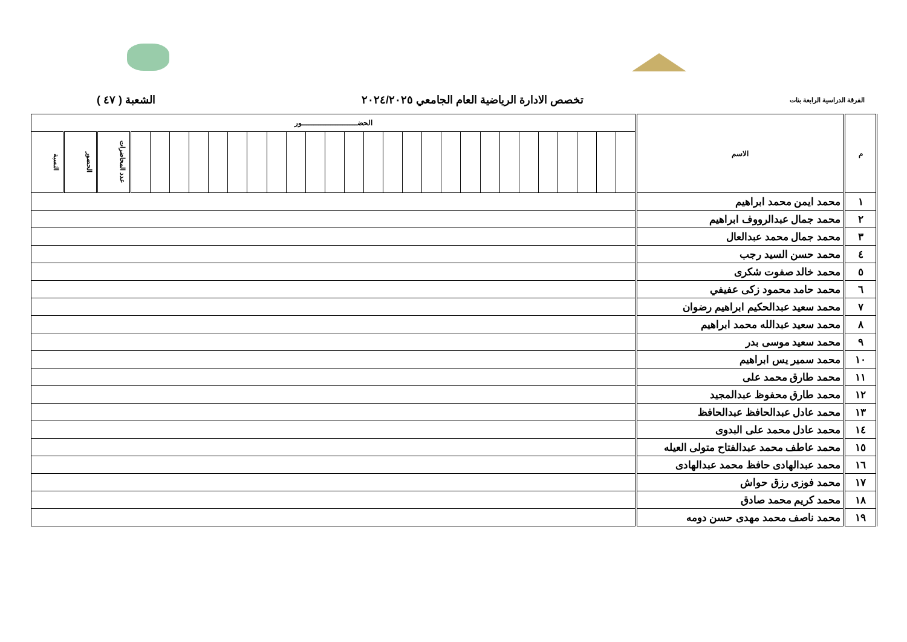الفرقة الدراسية الرابعة بنات تخصص الادارة الرياضية العام الجامعي ٢٠٢٤/٢٠٢٥ الشعبة ( ٤٧ )
| م | الاسم | الحضـــــــــــــــــــــــور | | | | | | | | | | | | | | | | | | | | | | | | | | | | |
| --- | --- | --- | --- | --- | --- | --- | --- | --- | --- | --- | --- | --- | --- | --- | --- | --- | --- | --- | --- | --- | --- | --- | --- | --- | --- | --- | --- | --- | --- | --- |
| | | | | | | | | | | | | | | | | | | | | | | | | | | | | عدد المحاضرات | الحضور | النسبة |
| ١ | محمد ايمن محمد ابراهيم | | | | | | | | | | | | | | | | | | | | | | | | | | | | | |
| ٢ | محمد جمال عبدالرووف ابراهيم | | | | | | | | | | | | | | | | | | | | | | | | | | | | | |
| ٣ | محمد جمال محمد عبدالعال | | | | | | | | | | | | | | | | | | | | | | | | | | | | | |
| ٤ | محمد حسن السيد رجب | | | | | | | | | | | | | | | | | | | | | | | | | | | | | |
| ٥ | محمد خالد صفوت شكرى | | | | | | | | | | | | | | | | | | | | | | | | | | | | | |
| ٦ | محمد حامد محمود زكى عفيفي | | | | | | | | | | | | | | | | | | | | | | | | | | | | | |
| ٧ | محمد سعيد عبدالحكيم ابراهيم رضوان | | | | | | | | | | | | | | | | | | | | | | | | | | | | | |
| ٨ | محمد سعيد عبدالله محمد ابراهيم | | | | | | | | | | | | | | | | | | | | | | | | | | | | | |
| ٩ | محمد سعيد موسى بدر | | | | | | | | | | | | | | | | | | | | | | | | | | | | | |
| ١٠ | محمد سمير يس ابراهيم | | | | | | | | | | | | | | | | | | | | | | | | | | | | | |
| ١١ | محمد طارق محمد على | | | | | | | | | | | | | | | | | | | | | | | | | | | | | |
| ١٢ | محمد طارق محفوظ عبدالمجيد | | | | | | | | | | | | | | | | | | | | | | | | | | | | | |
| ١٣ | محمد عادل عبدالحافظ عبدالحافظ | | | | | | | | | | | | | | | | | | | | | | | | | | | | | |
| ١٤ | محمد عادل محمد على البدوى | | | | | | | | | | | | | | | | | | | | | | | | | | | | | |
| ١٥ | محمد عاطف محمد عبدالفتاح متولى العيله | | | | | | | | | | | | | | | | | | | | | | | | | | | | | |
| ١٦ | محمد عبدالهادى حافظ محمد عبدالهادى | | | | | | | | | | | | | | | | | | | | | | | | | | | | | |
| ١٧ | محمد فوزى رزق حواش | | | | | | | | | | | | | | | | | | | | | | | | | | | | | |
| ١٨ | محمد كريم محمد صادق | | | | | | | | | | | | | | | | | | | | | | | | | | | | | |
| ١٩ | محمد ناصف محمد مهدى حسن دومه | | | | | | | | | | | | | | | | | | | | | | | | | | | | | |